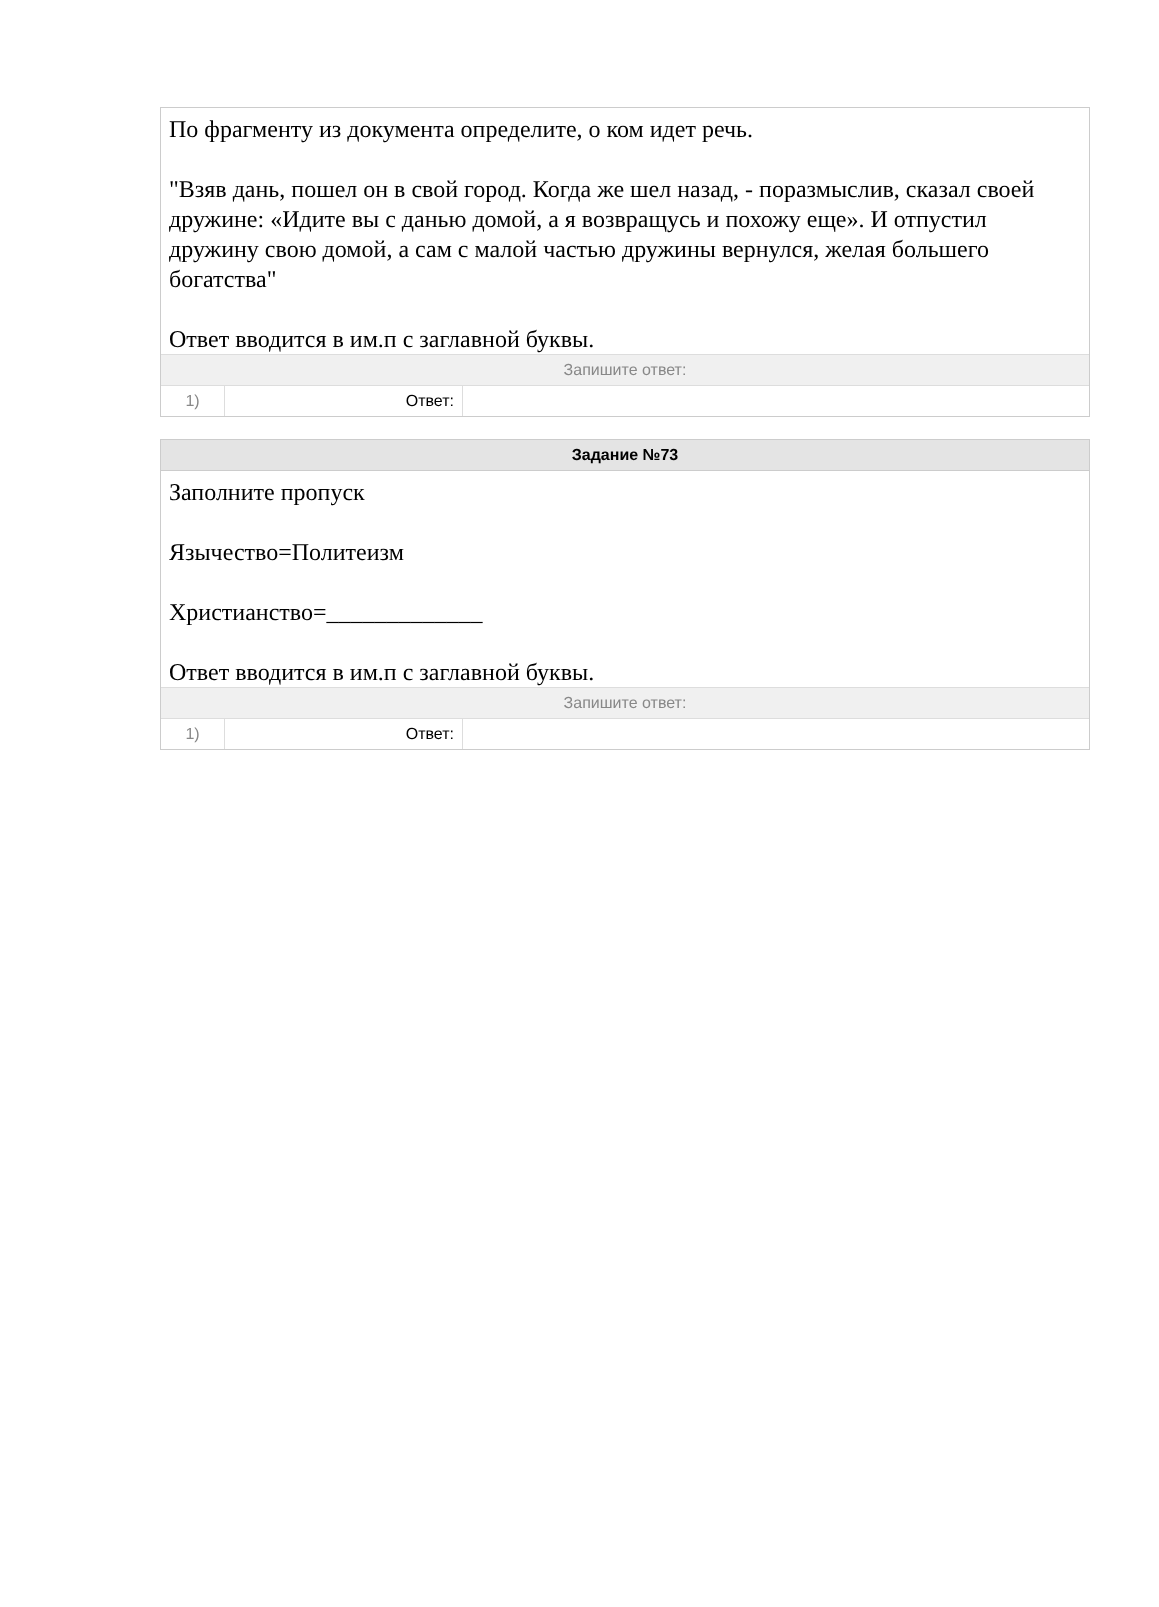По фрагменту из документа определите, о ком идет речь.
"Взяв дань, пошел он в свой город. Когда же шел назад, - поразмыслив, сказал своей дружине: «Идите вы с данью домой, а я возвращусь и похожу еще». И отпустил дружину свою домой, а сам с малой частью дружины вернулся, желая большего богатства"
Ответ вводится в им.п с заглавной буквы.
Запишите ответ:
| 1) | Ответ: | |
Задание №73
Заполните пропуск
Язычество=Политеизм
Христианство=_____________
Ответ вводится в им.п с заглавной буквы.
Запишите ответ:
| 1) | Ответ: | |